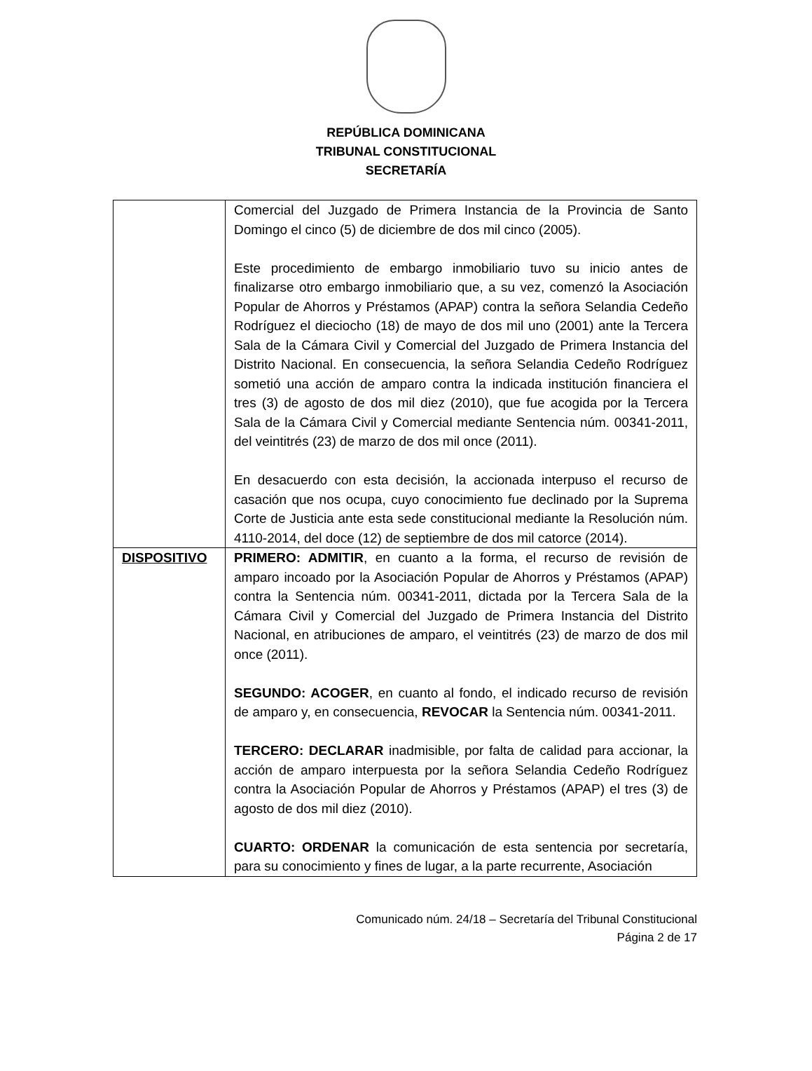REPÚBLICA DOMINICANA
TRIBUNAL CONSTITUCIONAL
SECRETARÍA
| | Comercial del Juzgado de Primera Instancia de la Provincia de Santo Domingo el cinco (5) de diciembre de dos mil cinco (2005). Este procedimiento de embargo inmobiliario tuvo su inicio antes de finalizarse otro embargo inmobiliario que, a su vez, comenzó la Asociación Popular de Ahorros y Préstamos (APAP) contra la señora Selandia Cedeño Rodríguez el dieciocho (18) de mayo de dos mil uno (2001) ante la Tercera Sala de la Cámara Civil y Comercial del Juzgado de Primera Instancia del Distrito Nacional. En consecuencia, la señora Selandia Cedeño Rodríguez sometió una acción de amparo contra la indicada institución financiera el tres (3) de agosto de dos mil diez (2010), que fue acogida por la Tercera Sala de la Cámara Civil y Comercial mediante Sentencia núm. 00341-2011, del veintitrés (23) de marzo de dos mil once (2011). En desacuerdo con esta decisión, la accionada interpuso el recurso de casación que nos ocupa, cuyo conocimiento fue declinado por la Suprema Corte de Justicia ante esta sede constitucional mediante la Resolución núm. 4110-2014, del doce (12) de septiembre de dos mil catorce (2014). |
| DISPOSITIVO | PRIMERO: ADMITIR , en cuanto a la forma, el recurso de revisión de amparo incoado por la Asociación Popular de Ahorros y Préstamos (APAP) contra la Sentencia núm. 00341-2011, dictada por la Tercera Sala de la Cámara Civil y Comercial del Juzgado de Primera Instancia del Distrito Nacional, en atribuciones de amparo, el veintitrés (23) de marzo de dos mil once (2011). SEGUNDO: ACOGER , en cuanto al fondo, el indicado recurso de revisión de amparo y, en consecuencia, REVOCAR la Sentencia núm. 00341-2011. TERCERO: DECLARAR inadmisible, por falta de calidad para accionar, la acción de amparo interpuesta por la señora Selandia Cedeño Rodríguez contra la Asociación Popular de Ahorros y Préstamos (APAP) el tres (3) de agosto de dos mil diez (2010). CUARTO: ORDENAR la comunicación de esta sentencia por secretaría, para su conocimiento y fines de lugar, a la parte recurrente, Asociación |
Comunicado núm. 24/18 – Secretaría del Tribunal Constitucional
Página 2 de 17